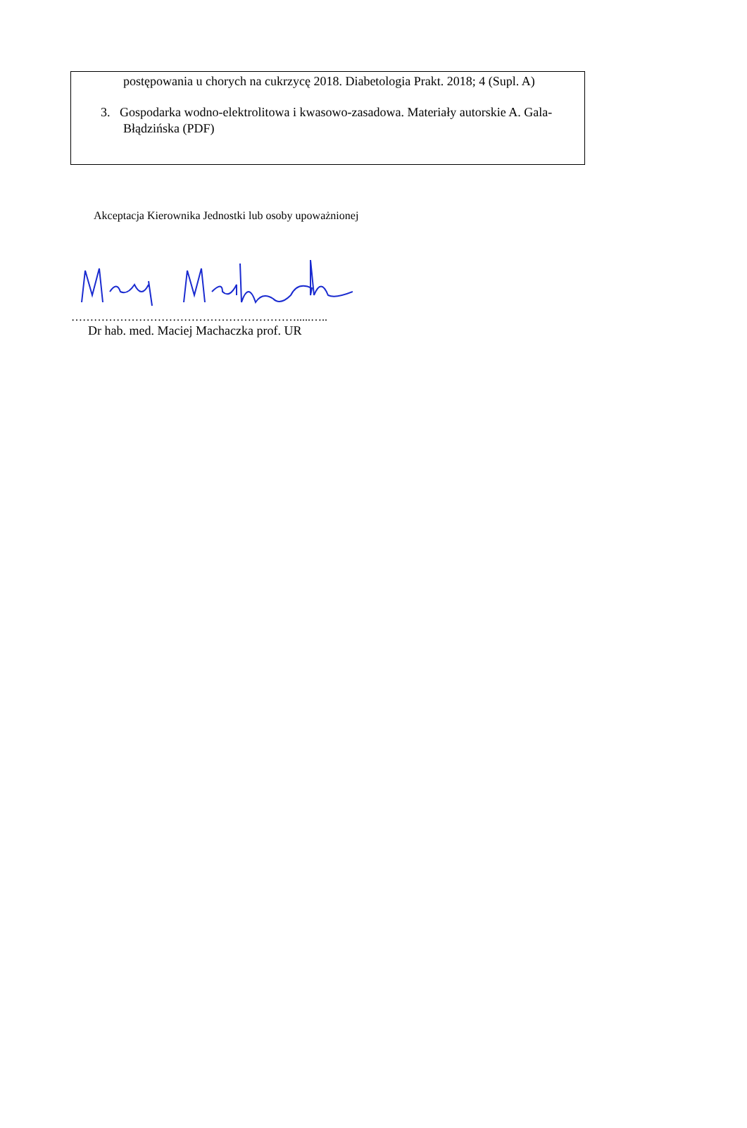postępowania u chorych na cukrzycę 2018. Diabetologia Prakt. 2018; 4 (Supl. A)
3. Gospodarka wodno-elektrolitowa i kwasowo-zasadowa. Materiały autorskie A. Gala-Błądzińska (PDF)
Akceptacja Kierownika Jednostki lub osoby upoważnionej
…………………………………………………….....…..
Dr hab. med. Maciej Machaczka prof. UR